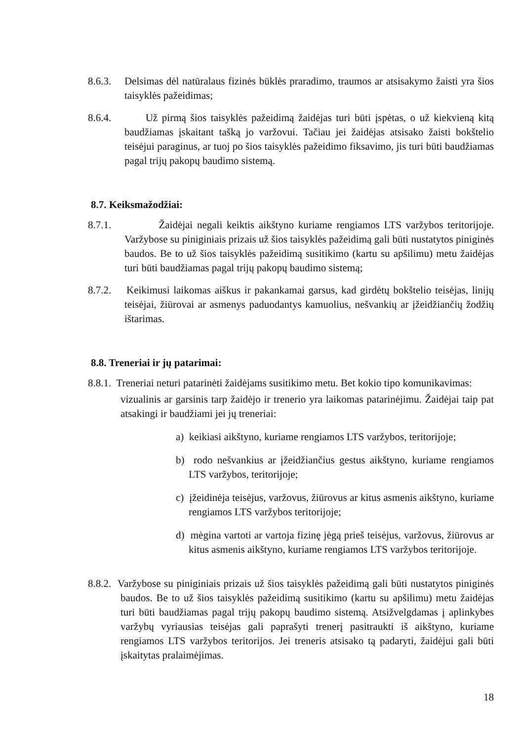8.6.3. Delsimas dėl natūralaus fizinės būklės praradimo, traumos ar atsisakymo žaisti yra šios taisyklės pažeidimas;
8.6.4. Už pirmą šios taisyklės pažeidimą žaidėjas turi būti įspėtas, o už kiekvieną kitą baudžiamas įskaitant tašką jo varžovui. Tačiau jei žaidėjas atsisako žaisti bokštelio teisėjui paraginus, ar tuoj po šios taisyklės pažeidimo fiksavimo, jis turi būti baudžiamas pagal trijų pakopų baudimo sistemą.
8.7. Keiksmažodžiai:
8.7.1. Žaidėjai negali keiktis aikštyno kuriame rengiamos LTS varžybos teritorijoje. Varžybose su piniginiais prizais už šios taisyklės pažeidimą gali būti nustatytos piniginės baudos. Be to už šios taisyklės pažeidimą susitikimo (kartu su apšilimu) metu žaidėjas turi būti baudžiamas pagal trijų pakopų baudimo sistemą;
8.7.2. Keikimusi laikomas aiškus ir pakankamai garsus, kad girdėtų bokštelio teisėjas, linijų teisėjai, žiūrovai ar asmenys paduodantys kamuolius, nešvankių ar įžeidžiančių žodžių ištarimas.
8.8. Treneriai ir jų patarimai:
8.8.1. Treneriai neturi patarinėti žaidėjams susitikimo metu. Bet kokio tipo komunikavimas:
vizualinis ar garsinis tarp žaidėjo ir trenerio yra laikomas patarinėjimu. Žaidėjai taip pat atsakingi ir baudžiami jei jų treneriai:
a) keikiasi aikštyno, kuriame rengiamos LTS varžybos, teritorijoje;
b) rodo nešvankius ar įžeidžiančius gestus aikštyno, kuriame rengiamos LTS varžybos, teritorijoje;
c) įžeidinėja teisėjus, varžovus, žiūrovus ar kitus asmenis aikštyno, kuriame rengiamos LTS varžybos teritorijoje;
d) mėgina vartoti ar vartoja fizinę jėgą prieš teisėjus, varžovus, žiūrovus ar kitus asmenis aikštyno, kuriame rengiamos LTS varžybos teritorijoje.
8.8.2. Varžybose su piniginiais prizais už šios taisyklės pažeidimą gali būti nustatytos piniginės baudos. Be to už šios taisyklės pažeidimą susitikimo (kartu su apšilimu) metu žaidėjas turi būti baudžiamas pagal trijų pakopų baudimo sistemą. Atsižvelgdamas į aplinkybes varžybų vyriausias teisėjas gali paprašyti trenerį pasitraukti iš aikštyno, kuriame rengiamos LTS varžybos teritorijos. Jei treneris atsisako tą padaryti, žaidėjui gali būti įskaitytas pralaimėjimas.
18